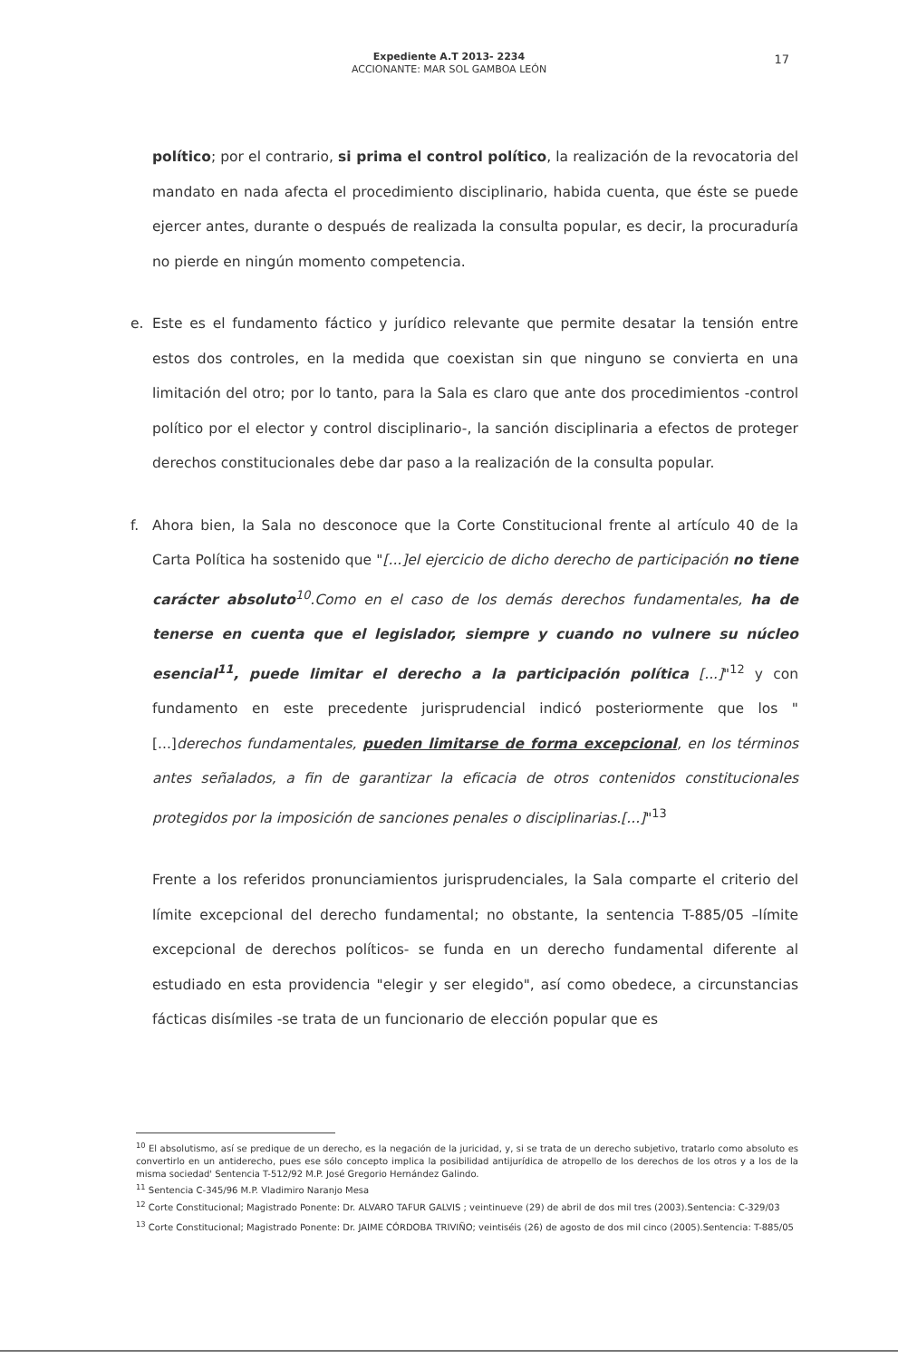Expediente A.T 2013- 2234
ACCIONANTE: MAR SOL GAMBOA LEÓN
17
político; por el contrario, si prima el control político, la realización de la revocatoria del mandato en nada afecta el procedimiento disciplinario, habida cuenta, que éste se puede ejercer antes, durante o después de realizada la consulta popular, es decir, la procuraduría no pierde en ningún momento competencia.
e. Este es el fundamento fáctico y jurídico relevante que permite desatar la tensión entre estos dos controles, en la medida que coexistan sin que ninguno se convierta en una limitación del otro; por lo tanto, para la Sala es claro que ante dos procedimientos -control político por el elector y control disciplinario-, la sanción disciplinaria a efectos de proteger derechos constitucionales debe dar paso a la realización de la consulta popular.
f. Ahora bien, la Sala no desconoce que la Corte Constitucional frente al artículo 40 de la Carta Política ha sostenido que "[...]el ejercicio de dicho derecho de participación no tiene carácter absoluto<sup>10</sup>.Como en el caso de los demás derechos fundamentales, ha de tenerse en cuenta que el legislador, siempre y cuando no vulnere su núcleo esencial<sup>11</sup>, puede limitar el derecho a la participación política [...]"<sup>12</sup> y con fundamento en este precedente jurisprudencial indicó posteriormente que los "[...]derechos fundamentales, pueden limitarse de forma excepcional, en los términos antes señalados, a fin de garantizar la eficacia de otros contenidos constitucionales protegidos por la imposición de sanciones penales o disciplinarias.[...]"<sup>13</sup>
Frente a los referidos pronunciamientos jurisprudenciales, la Sala comparte el criterio del límite excepcional del derecho fundamental; no obstante, la sentencia T-885/05 –límite excepcional de derechos políticos- se funda en un derecho fundamental diferente al estudiado en esta providencia "elegir y ser elegido", así como obedece, a circunstancias fácticas disímiles -se trata de un funcionario de elección popular que es
<sup>10</sup> El absolutismo, así se predique de un derecho, es la negación de la juricidad, y, si se trata de un derecho subjetivo, tratarlo como absoluto es convertirlo en un antiderecho, pues ese sólo concepto implica la posibilidad antijurídica de atropello de los derechos de los otros y a los de la misma sociedad' Sentencia T-512/92 M.P. José Gregorio Hernández Galindo.
<sup>11</sup> Sentencia C-345/96 M.P. Vladimiro Naranjo Mesa
<sup>12</sup> Corte Constitucional; Magistrado Ponente: Dr. ALVARO TAFUR GALVIS ; veintinueve (29) de abril de dos mil tres (2003).Sentencia: C-329/03
<sup>13</sup> Corte Constitucional; Magistrado Ponente: Dr. JAIME CÓRDOBA TRIVIÑO; veintiséis (26) de agosto de dos mil cinco (2005).Sentencia: T-885/05